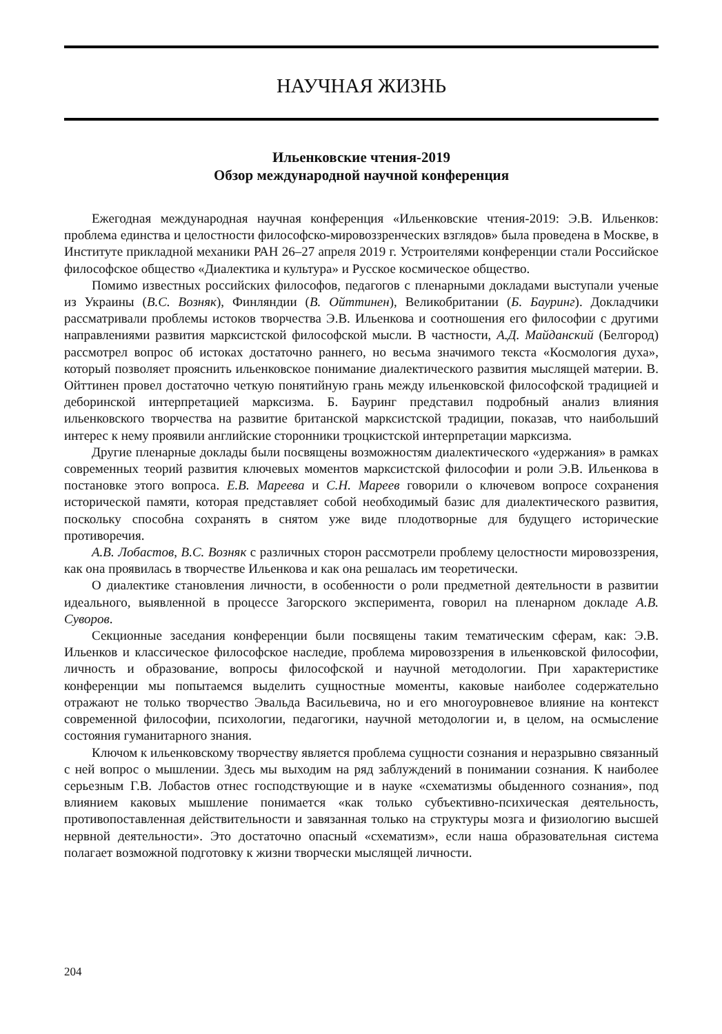НАУЧНАЯ ЖИЗНЬ
Ильенковские чтения-2019
Обзор международной научной конференция
Ежегодная международная научная конференция «Ильенковские чтения-2019: Э.В. Ильенков: проблема единства и целостности философско-мировоззренческих взглядов» была проведена в Москве, в Институте прикладной механики РАН 26–27 апреля 2019 г. Устроителями конференции стали Российское философское общество «Диалектика и культура» и Русское космическое общество.
Помимо известных российских философов, педагогов с пленарными докладами выступали ученые из Украины (В.С. Возняк), Финляндии (В. Ойттинен), Великобритании (Б. Бауринг). Докладчики рассматривали проблемы истоков творчества Э.В. Ильенкова и соотношения его философии с другими направлениями развития марксистской философской мысли. В частности, А.Д. Майданский (Белгород) рассмотрел вопрос об истоках достаточно раннего, но весьма значимого текста «Космология духа», который позволяет прояснить ильенковское понимание диалектического развития мыслящей материи. В. Ойттинен провел достаточно четкую понятийную грань между ильенковской философской традицией и деборинской интерпретацией марксизма. Б. Бауринг представил подробный анализ влияния ильенковского творчества на развитие британской марксистской традиции, показав, что наибольший интерес к нему проявили английские сторонники троцкистской интерпретации марксизма.
Другие пленарные доклады были посвящены возможностям диалектического «удержания» в рамках современных теорий развития ключевых моментов марксистской философии и роли Э.В. Ильенкова в постановке этого вопроса. Е.В. Мареева и С.Н. Мареев говорили о ключевом вопросе сохранения исторической памяти, которая представляет собой необходимый базис для диалектического развития, поскольку способна сохранять в снятом уже виде плодотворные для будущего исторические противоречия.
А.В. Лобастов, В.С. Возняк с различных сторон рассмотрели проблему целостности мировоззрения, как она проявилась в творчестве Ильенкова и как она решалась им теоретически.
О диалектике становления личности, в особенности о роли предметной деятельности в развитии идеального, выявленной в процессе Загорского эксперимента, говорил на пленарном докладе А.В. Суворов.
Секционные заседания конференции были посвящены таким тематическим сферам, как: Э.В. Ильенков и классическое философское наследие, проблема мировоззрения в ильенковской философии, личность и образование, вопросы философской и научной методологии. При характеристике конференции мы попытаемся выделить сущностные моменты, каковые наиболее содержательно отражают не только творчество Эвальда Васильевича, но и его многоуровневое влияние на контекст современной философии, психологии, педагогики, научной методологии и, в целом, на осмысление состояния гуманитарного знания.
Ключом к ильенковскому творчеству является проблема сущности сознания и неразрывно связанный с ней вопрос о мышлении. Здесь мы выходим на ряд заблуждений в понимании сознания. К наиболее серьезным Г.В. Лобастов отнес господствующие и в науке «схематизмы обыденного сознания», под влиянием каковых мышление понимается «как только субъективно-психическая деятельность, противопоставленная действительности и завязанная только на структуры мозга и физиологию высшей нервной деятельности». Это достаточно опасный «схематизм», если наша образовательная система полагает возможной подготовку к жизни творчески мыслящей личности.
204